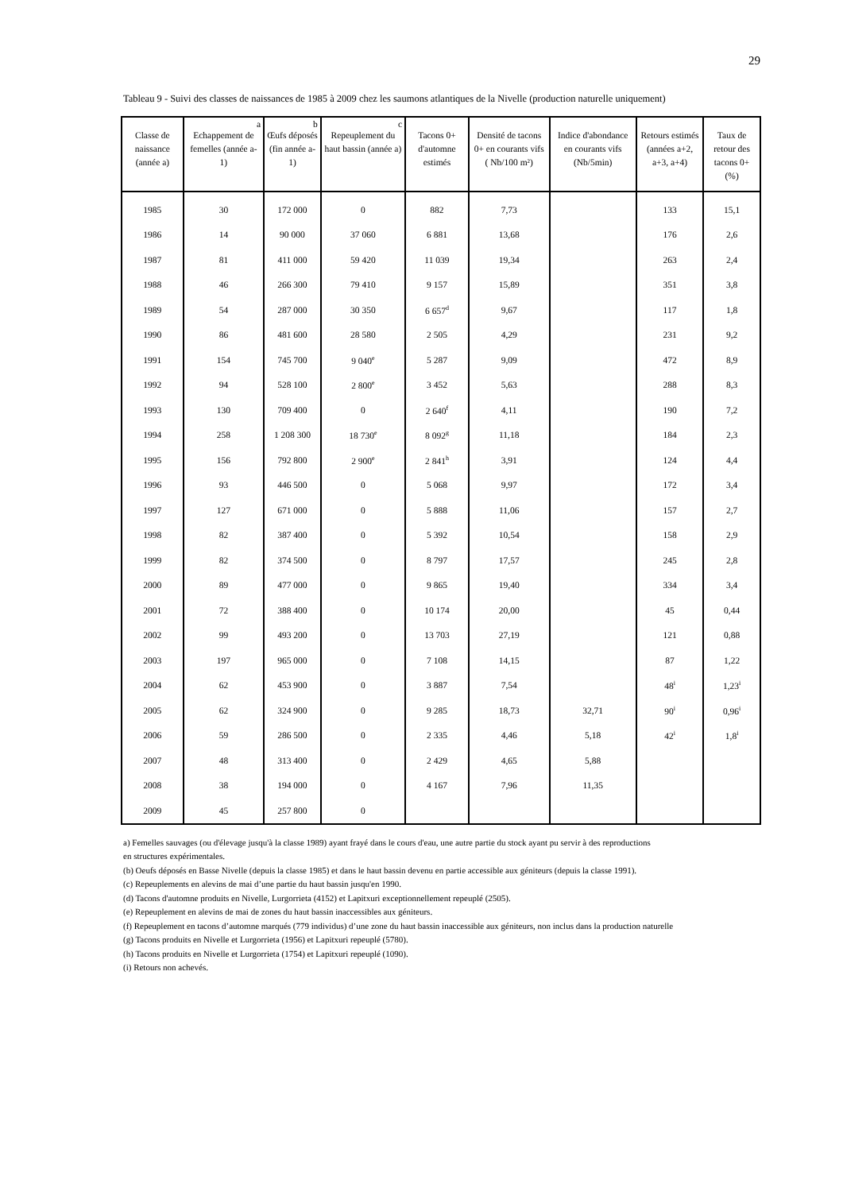29
Tableau 9 - Suivi des classes de naissances de 1985 à 2009 chez les saumons atlantiques de la Nivelle (production naturelle uniquement)
| Classe de naissance (année a) | a Echappement de femelles (année a-1) | b Œufs déposés (fin année a-1) | c Repeuplement du haut bassin (année a) | Tacons 0+ d'automne estimés | Densité de tacons 0+ en courants vifs ( Nb/100 m²) | Indice d'abondance en courants vifs (Nb/5min) | Retours estimés (années a+2, a+3, a+4) | Taux de retour des tacons 0+ (%) |
| --- | --- | --- | --- | --- | --- | --- | --- | --- |
| 1985 | 30 | 172 000 | 0 | 882 | 7,73 | | 133 | 15,1 |
| 1986 | 14 | 90 000 | 37 060 | 6 881 | 13,68 | | 176 | 2,6 |
| 1987 | 81 | 411 000 | 59 420 | 11 039 | 19,34 | | 263 | 2,4 |
| 1988 | 46 | 266 300 | 79 410 | 9 157 | 15,89 | | 351 | 3,8 |
| 1989 | 54 | 287 000 | 30 350 | 6 657<sup>d</sup> | 9,67 | | 117 | 1,8 |
| 1990 | 86 | 481 600 | 28 580 | 2 505 | 4,29 | | 231 | 9,2 |
| 1991 | 154 | 745 700 | 9 040<sup>e</sup> | 5 287 | 9,09 | | 472 | 8,9 |
| 1992 | 94 | 528 100 | 2 800<sup>e</sup> | 3 452 | 5,63 | | 288 | 8,3 |
| 1993 | 130 | 709 400 | 0 | 2 640<sup>f</sup> | 4,11 | | 190 | 7,2 |
| 1994 | 258 | 1 208 300 | 18 730<sup>e</sup> | 8 092<sup>g</sup> | 11,18 | | 184 | 2,3 |
| 1995 | 156 | 792 800 | 2 900<sup>e</sup> | 2 841<sup>h</sup> | 3,91 | | 124 | 4,4 |
| 1996 | 93 | 446 500 | 0 | 5 068 | 9,97 | | 172 | 3,4 |
| 1997 | 127 | 671 000 | 0 | 5 888 | 11,06 | | 157 | 2,7 |
| 1998 | 82 | 387 400 | 0 | 5 392 | 10,54 | | 158 | 2,9 |
| 1999 | 82 | 374 500 | 0 | 8 797 | 17,57 | | 245 | 2,8 |
| 2000 | 89 | 477 000 | 0 | 9 865 | 19,40 | | 334 | 3,4 |
| 2001 | 72 | 388 400 | 0 | 10 174 | 20,00 | | 45 | 0,44 |
| 2002 | 99 | 493 200 | 0 | 13 703 | 27,19 | | 121 | 0,88 |
| 2003 | 197 | 965 000 | 0 | 7 108 | 14,15 | | 87 | 1,22 |
| 2004 | 62 | 453 900 | 0 | 3 887 | 7,54 | | 48<sup>i</sup> | 1,23<sup>i</sup> |
| 2005 | 62 | 324 900 | 0 | 9 285 | 18,73 | 32,71 | 90<sup>i</sup> | 0,96<sup>i</sup> |
| 2006 | 59 | 286 500 | 0 | 2 335 | 4,46 | 5,18 | 42<sup>i</sup> | 1,8<sup>i</sup> |
| 2007 | 48 | 313 400 | 0 | 2 429 | 4,65 | 5,88 | | |
| 2008 | 38 | 194 000 | 0 | 4 167 | 7,96 | 11,35 | | |
| 2009 | 45 | 257 800 | 0 | | | | | |
a) Femelles sauvages (ou d'élevage jusqu'à la classe 1989) ayant frayé dans le cours d'eau, une autre partie du stock ayant pu servir à des reproductions
en structures expérimentales.
(b) Oeufs déposés en Basse Nivelle (depuis la classe 1985) et dans le haut bassin devenu en partie accessible aux géniteurs (depuis la classe 1991).
(c) Repeuplements en alevins de mai d’une partie du haut bassin jusqu'en 1990.
(d) Tacons d'automne produits en Nivelle, Lurgorrieta (4152) et Lapitxuri exceptionnellement repeuplé (2505).
(e) Repeuplement en alevins de mai de zones du haut bassin inaccessibles aux géniteurs.
(f) Repeuplement en tacons d’automne marqués (779 individus) d’une zone du haut bassin inaccessible aux géniteurs, non inclus dans la production naturelle
(g) Tacons produits en Nivelle et Lurgorrieta (1956) et Lapitxuri repeuplé (5780).
(h) Tacons produits en Nivelle et Lurgorrieta (1754) et Lapitxuri repeuplé (1090).
(i) Retours non achevés.